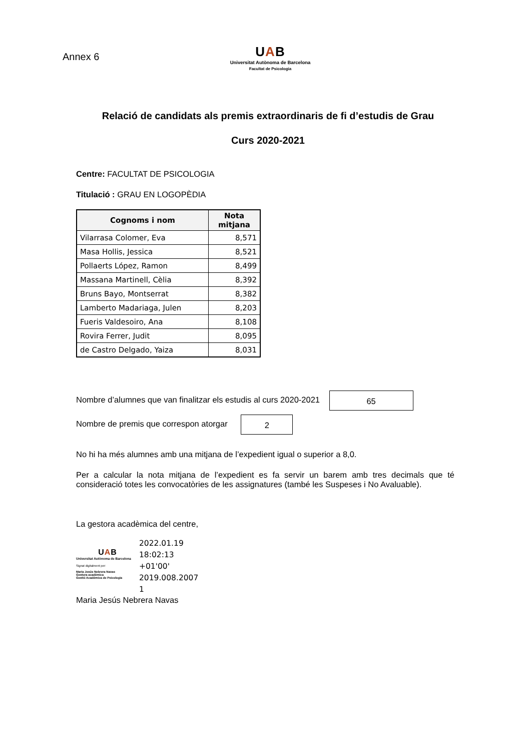Annex 6
UAB
Universitat Autònoma de Barcelona
Facultat de Psicologia
Relació de candidats als premis extraordinaris de fi d’estudis de Grau
Curs 2020-2021
Centre: FACULTAT DE PSICOLOGIA
Titulació : GRAU EN LOGOPÈDIA
| Cognoms i nom | Nota mitjana |
| --- | --- |
| Vilarrasa Colomer, Eva | 8,571 |
| Masa Hollis, Jessica | 8,521 |
| Pollaerts López, Ramon | 8,499 |
| Massana Martinell, Cèlia | 8,392 |
| Bruns Bayo, Montserrat | 8,382 |
| Lamberto Madariaga, Julen | 8,203 |
| Fueris Valdesoiro, Ana | 8,108 |
| Rovira Ferrer, Judit | 8,095 |
| de Castro Delgado, Yaiza | 8,031 |
Nombre d’alumnes que van finalitzar els estudis al curs 2020-2021 65
Nombre de premis que correspon atorgar 2
No hi ha més alumnes amb una mitjana de l’expedient igual o superior a 8,0.
Per a calcular la nota mitjana de l’expedient es fa servir un barem amb tres decimals que té consideració totes les convocatòries de les assignatures (també les Suspeses i No Avaluable).
La gestora acadèmica del centre,
UAB
Universitat Autònoma de Barcelona
Signat digitalment per:
Maria Jesús Nebrera Navas
Gestora acadèmica
Gestió Acadèmica de Psicologia
2022.01.19
18:02:13
+01'00'
2019.008.2007
1
Maria Jesús Nebrera Navas